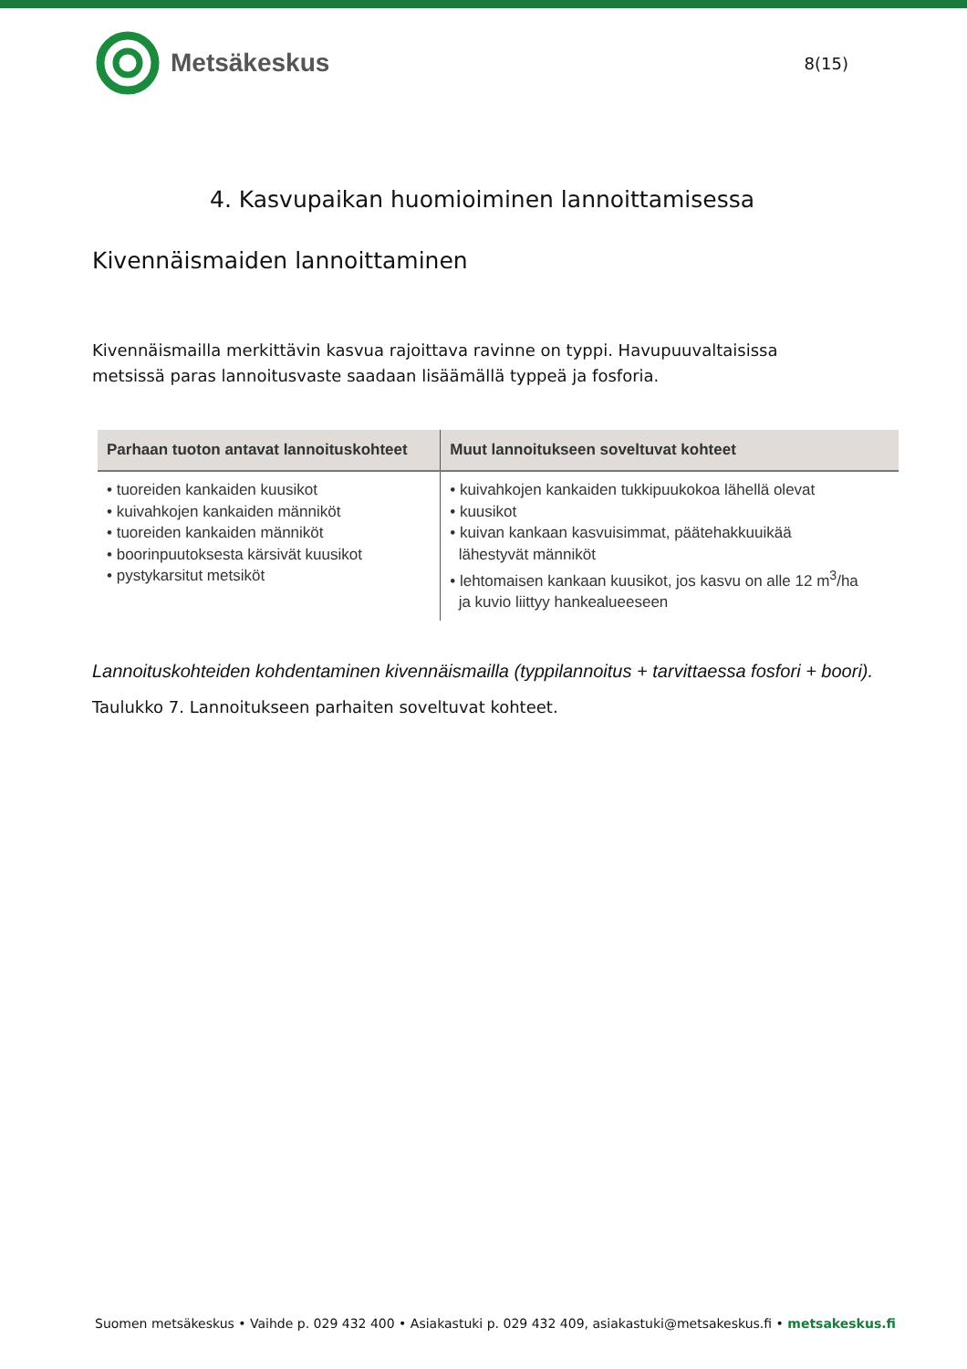Metsäkeskus
8(15)
4. Kasvupaikan huomioiminen lannoittamisessa
Kivennäismaiden lannoittaminen
Kivennäismailla merkittävin kasvua rajoittava ravinne on typpi. Havupuuvaltaisissa metsissä paras lannoitusvaste saadaan lisäämällä typpeä ja fosforia.
| Parhaan tuoton antavat lannoituskohteet | Muut lannoitukseen soveltuvat kohteet |
| --- | --- |
| • tuoreiden kankaiden kuusikot • kuivahkojen kankaiden männiköt • tuoreiden kankaiden männiköt • boorinpuutoksesta kärsivät kuusikot • pystykarsitut metsiköt | • kuivahkojen kankaiden tukkipuukokoa lähellä olevat • kuusikot • kuivan kankaan kasvuisimmat, päätehakkuuikää lähestyvät männiköt • lehtomaisen kankaan kuusikot, jos kasvu on alle 12 m<sup>3</sup>/ha ja kuvio liittyy hankealueeseen |
Lannoituskohteiden kohdentaminen kivennäismailla (typpilannoitus + tarvittaessa fosfori + boori).
Taulukko 7. Lannoitukseen parhaiten soveltuvat kohteet.
Suomen metsäkeskus • Vaihde p. 029 432 400 • Asiakastuki p. 029 432 409, asiakastuki@metsakeskus.fi • metsakeskus.fi